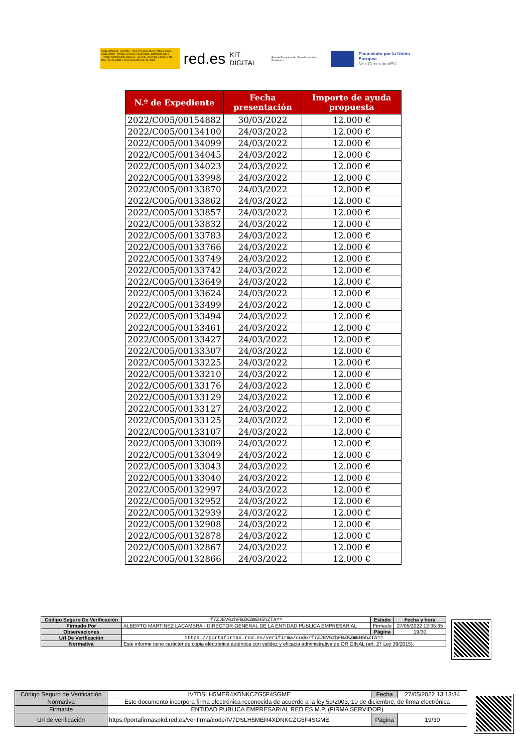GOBIERNO DE ESPAÑA · VICEPRESIDENCIA PRIMERA DEL GOBIERNO · MINISTERIO DE ASUNTOS ECONÓMICOS Y TRANSFORMACIÓN DIGITAL · SECRETARÍA DE ESTADO DE DIGITALIZACIÓN E INTELIGENCIA ARTIFICIAL
red.es
KIT DIGITAL
Plan de Recuperación, Transformación y Resiliencia
Financiado por la Unión Europea
NextGenerationEU
| N.º de Expediente | Fecha presentación | Importe de ayuda propuesta |
| --- | --- | --- |
| 2022/C005/00154882 | 30/03/2022 | 12.000 € |
| 2022/C005/00134100 | 24/03/2022 | 12.000 € |
| 2022/C005/00134099 | 24/03/2022 | 12.000 € |
| 2022/C005/00134045 | 24/03/2022 | 12.000 € |
| 2022/C005/00134023 | 24/03/2022 | 12.000 € |
| 2022/C005/00133998 | 24/03/2022 | 12.000 € |
| 2022/C005/00133870 | 24/03/2022 | 12.000 € |
| 2022/C005/00133862 | 24/03/2022 | 12.000 € |
| 2022/C005/00133857 | 24/03/2022 | 12.000 € |
| 2022/C005/00133832 | 24/03/2022 | 12.000 € |
| 2022/C005/00133783 | 24/03/2022 | 12.000 € |
| 2022/C005/00133766 | 24/03/2022 | 12.000 € |
| 2022/C005/00133749 | 24/03/2022 | 12.000 € |
| 2022/C005/00133742 | 24/03/2022 | 12.000 € |
| 2022/C005/00133649 | 24/03/2022 | 12.000 € |
| 2022/C005/00133624 | 24/03/2022 | 12.000 € |
| 2022/C005/00133499 | 24/03/2022 | 12.000 € |
| 2022/C005/00133494 | 24/03/2022 | 12.000 € |
| 2022/C005/00133461 | 24/03/2022 | 12.000 € |
| 2022/C005/00133427 | 24/03/2022 | 12.000 € |
| 2022/C005/00133307 | 24/03/2022 | 12.000 € |
| 2022/C005/00133225 | 24/03/2022 | 12.000 € |
| 2022/C005/00133210 | 24/03/2022 | 12.000 € |
| 2022/C005/00133176 | 24/03/2022 | 12.000 € |
| 2022/C005/00133129 | 24/03/2022 | 12.000 € |
| 2022/C005/00133127 | 24/03/2022 | 12.000 € |
| 2022/C005/00133125 | 24/03/2022 | 12.000 € |
| 2022/C005/00133107 | 24/03/2022 | 12.000 € |
| 2022/C005/00133089 | 24/03/2022 | 12.000 € |
| 2022/C005/00133049 | 24/03/2022 | 12.000 € |
| 2022/C005/00133043 | 24/03/2022 | 12.000 € |
| 2022/C005/00133040 | 24/03/2022 | 12.000 € |
| 2022/C005/00132997 | 24/03/2022 | 12.000 € |
| 2022/C005/00132952 | 24/03/2022 | 12.000 € |
| 2022/C005/00132939 | 24/03/2022 | 12.000 € |
| 2022/C005/00132908 | 24/03/2022 | 12.000 € |
| 2022/C005/00132878 | 24/03/2022 | 12.000 € |
| 2022/C005/00132867 | 24/03/2022 | 12.000 € |
| 2022/C005/00132866 | 24/03/2022 | 12.000 € |
| Código Seguro De Verificación | f7ZJEV6zhFBZKZmEH5hZTA== | Estado | Fecha y hora |
| Firmado Por | ALBERTO MARTINEZ LACAMBRA - DIRECTOR GENERAL DE LA ENTIDAD PÚBLICA EMPRESARIAL | Firmado | 27/05/2022 12:35:35 |
| Observaciones | | Página | 19/30 |
| Url De Verificación | https://portafirmas.red.es/verifirma/code/f7ZJEV6zhFBZKZmEH5hZTA== | | |
| Normativa | Este informe tiene carácter de copia electrónica auténtica con validez y eficacia administrativa de ORIGINAL (art. 27 Ley 39/2015). | | |
| Código Seguro de Verificación | IV7DSLH5MER4XDNKCZG5F4SGME | Fecha | 27/05/2022 13:13:34 |
| Normativa | Este documento incorpora firma electrónica reconocida de acuerdo a la ley 59/2003, 19 de diciembre, de firma electrónica | | |
| Firmante | ENTIDAD PUBLICA EMPRESARIAL RED.ES M.P. (FIRMA SERVIDOR) | | |
| Url de verificación | https://portafirmaspkd.red.es/verifirma/code/IV7DSLH5MER4XDNKCZG5F4SGME | Página | 19/30 |